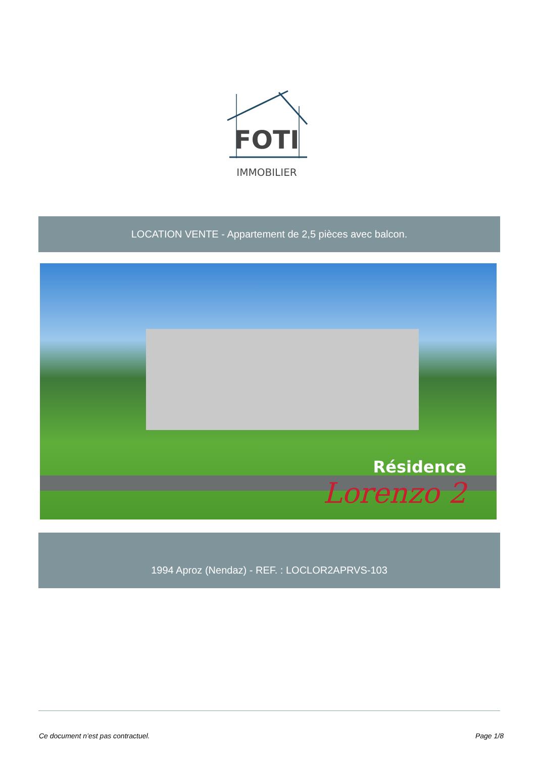FOTI
IMMOBILIER
LOCATION VENTE - Appartement de 2,5 pièces avec balcon.
Résidence
Lorenzo 2
1994 Aproz (Nendaz) - REF. : LOCLOR2APRVS-103
Ce document n’est pas contractuel. Page 1/8